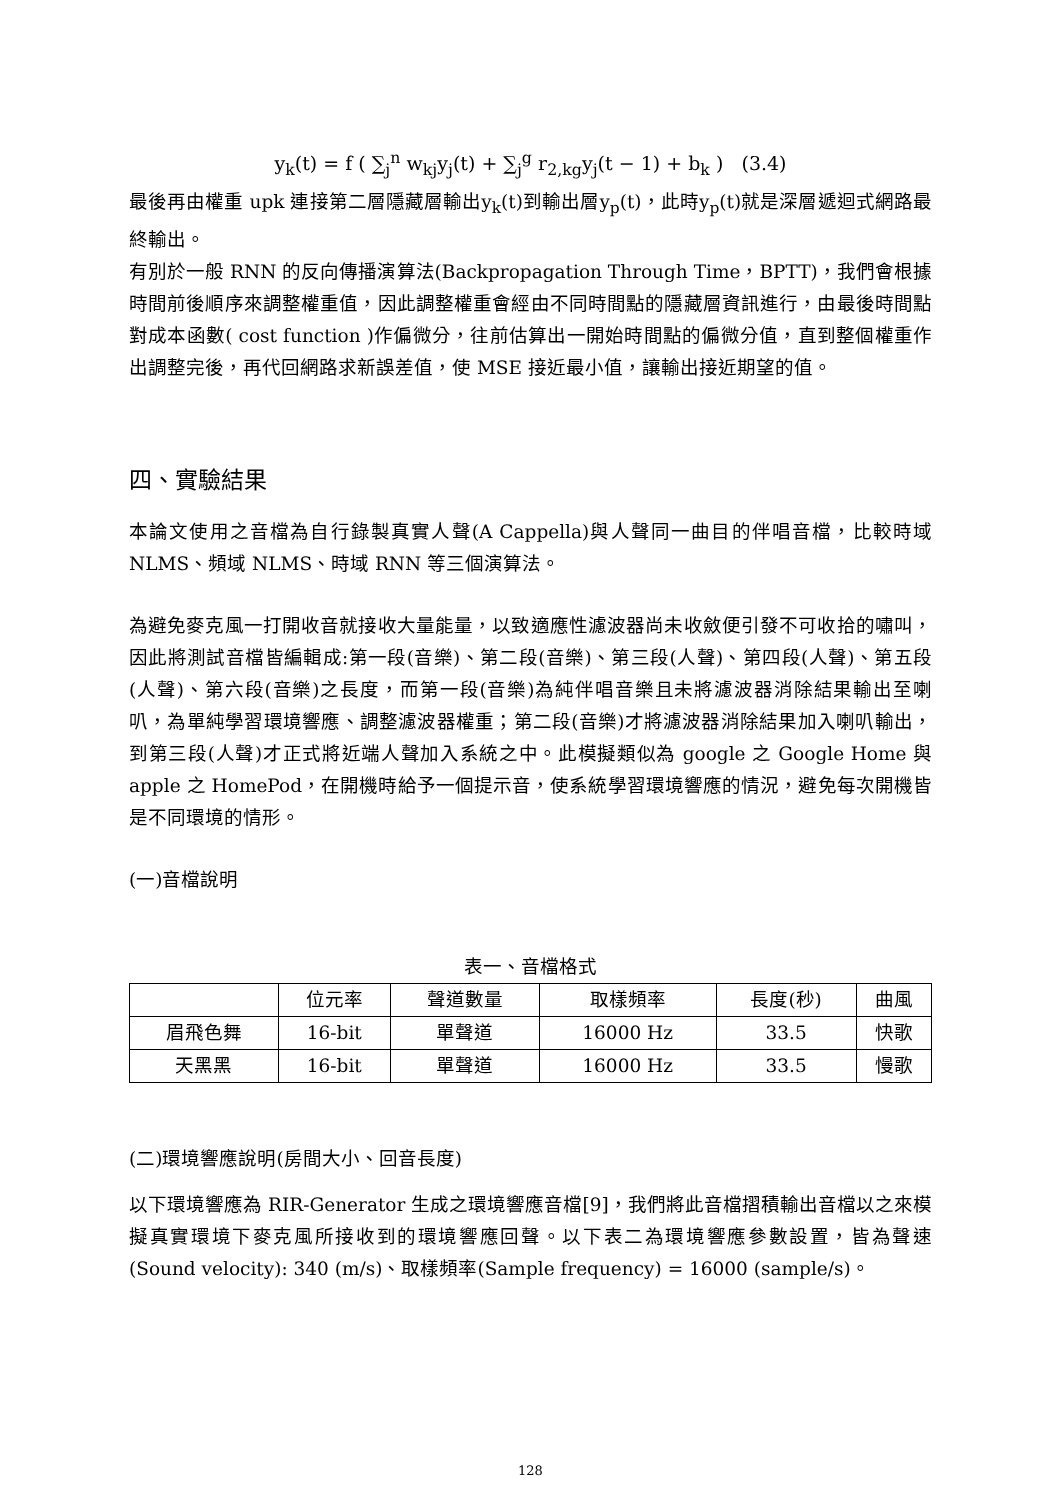y<sub>k</sub>(t) = f ( ∑<sub>j</sub><sup>n</sup> w<sub>kj</sub>y<sub>j</sub>(t) + ∑<sub>j</sub><sup>g</sup> r<sub>2,kg</sub>y<sub>j</sub>(t − 1) + b<sub>k</sub> ) (3.4)
最後再由權重 upk 連接第二層隱藏層輸出y<sub>k</sub>(t)到輸出層y<sub>p</sub>(t)，此時y<sub>p</sub>(t)就是深層遞迴式網路最終輸出。
有別於一般 RNN 的反向傳播演算法(Backpropagation Through Time，BPTT)，我們會根據時間前後順序來調整權重值，因此調整權重會經由不同時間點的隱藏層資訊進行，由最後時間點對成本函數( cost function )作偏微分，往前估算出一開始時間點的偏微分值，直到整個權重作出調整完後，再代回網路求新誤差值，使 MSE 接近最小值，讓輸出接近期望的值。
四、實驗結果
本論文使用之音檔為自行錄製真實人聲(A Cappella)與人聲同一曲目的伴唱音檔，比較時域 NLMS、頻域 NLMS、時域 RNN 等三個演算法。
為避免麥克風一打開收音就接收大量能量，以致適應性濾波器尚未收斂便引發不可收拾的嘯叫，因此將測試音檔皆編輯成:第一段(音樂)、第二段(音樂)、第三段(人聲)、第四段(人聲)、第五段(人聲)、第六段(音樂)之長度，而第一段(音樂)為純伴唱音樂且未將濾波器消除結果輸出至喇叭，為單純學習環境響應、調整濾波器權重；第二段(音樂)才將濾波器消除結果加入喇叭輸出，到第三段(人聲)才正式將近端人聲加入系統之中。此模擬類似為 google 之 Google Home 與 apple 之 HomePod，在開機時給予一個提示音，使系統學習環境響應的情況，避免每次開機皆是不同環境的情形。
(一)音檔說明
表一、音檔格式
| | 位元率 | 聲道數量 | 取樣頻率 | 長度(秒) | 曲風 |
| --- | --- | --- | --- | --- | --- |
| 眉飛色舞 | 16-bit | 單聲道 | 16000 Hz | 33.5 | 快歌 |
| 天黑黑 | 16-bit | 單聲道 | 16000 Hz | 33.5 | 慢歌 |
(二)環境響應說明(房間大小、回音長度)
以下環境響應為 RIR-Generator 生成之環境響應音檔[9]，我們將此音檔摺積輸出音檔以之來模擬真實環境下麥克風所接收到的環境響應回聲。以下表二為環境響應參數設置，皆為聲速(Sound velocity): 340 (m/s)、取樣頻率(Sample frequency) = 16000 (sample/s)。
128